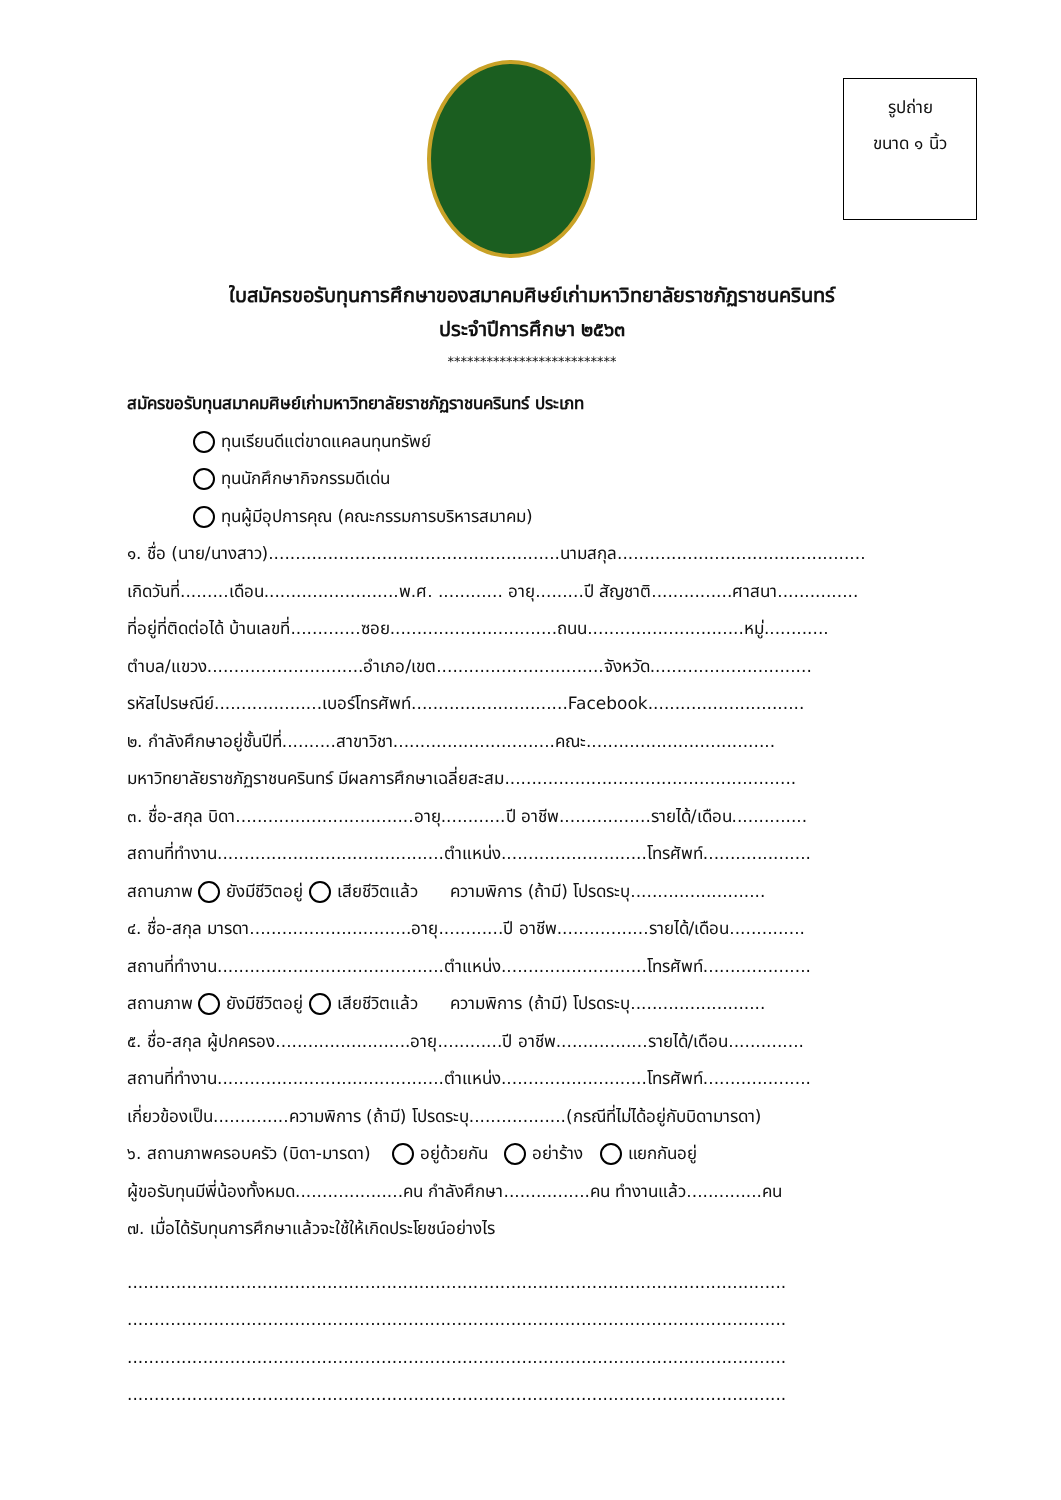รูปถ่าย
ขนาด ๑ นิ้ว
ใบสมัครขอรับทุนการศึกษาของสมาคมศิษย์เก่ามหาวิทยาลัยราชภัฏราชนครินทร์
ประจำปีการศึกษา ๒๕๖๓
**************************
สมัครขอรับทุนสมาคมศิษย์เก่ามหาวิทยาลัยราชภัฏราชนครินทร์ ประเภท
ทุนเรียนดีแต่ขาดแคลนทุนทรัพย์
ทุนนักศึกษากิจกรรมดีเด่น
ทุนผู้มีอุปการคุณ (คณะกรรมการบริหารสมาคม)
๑. ชื่อ (นาย/นางสาว)......................................................นามสกุล..............................................
เกิดวันที่.........เดือน.........................พ.ศ. ............ อายุ.........ปี สัญชาติ...............ศาสนา...............
ที่อยู่ที่ติดต่อได้ บ้านเลขที่.............ซอย...............................ถนน.............................หมู่............
ตำบล/แขวง.............................อำเภอ/เขต...............................จังหวัด..............................
รหัสไปรษณีย์....................เบอร์โทรศัพท์.............................Facebook.............................
๒. กำลังศึกษาอยู่ชั้นปีที่..........สาขาวิชา..............................คณะ...................................
มหาวิทยาลัยราชภัฏราชนครินทร์ มีผลการศึกษาเฉลี่ยสะสม......................................................
๓. ชื่อ-สกุล บิดา.................................อายุ............ปี อาชีพ.................รายได้/เดือน..............
สถานที่ทำงาน..........................................ตำแหน่ง...........................โทรศัพท์....................
สถานภาพ ยังมีชีวิตอยู่ เสียชีวิตแล้ว ความพิการ (ถ้ามี) โปรดระบุ.........................
๔. ชื่อ-สกุล มารดา..............................อายุ............ปี อาชีพ.................รายได้/เดือน..............
สถานที่ทำงาน..........................................ตำแหน่ง...........................โทรศัพท์....................
สถานภาพ ยังมีชีวิตอยู่ เสียชีวิตแล้ว ความพิการ (ถ้ามี) โปรดระบุ.........................
๕. ชื่อ-สกุล ผู้ปกครอง.........................อายุ............ปี อาชีพ.................รายได้/เดือน..............
สถานที่ทำงาน..........................................ตำแหน่ง...........................โทรศัพท์....................
เกี่ยวข้องเป็น..............ความพิการ (ถ้ามี) โปรดระบุ..................(กรณีที่ไม่ได้อยู่กับบิดามารดา)
๖. สถานภาพครอบครัว (บิดา-มารดา) อยู่ด้วยกัน อย่าร้าง แยกกันอยู่
ผู้ขอรับทุนมีพี่น้องทั้งหมด....................คน กำลังศึกษา................คน ทำงานแล้ว..............คน
๗. เมื่อได้รับทุนการศึกษาแล้วจะใช้ให้เกิดประโยชน์อย่างไร
..........................................................................................................................
..........................................................................................................................
..........................................................................................................................
..........................................................................................................................